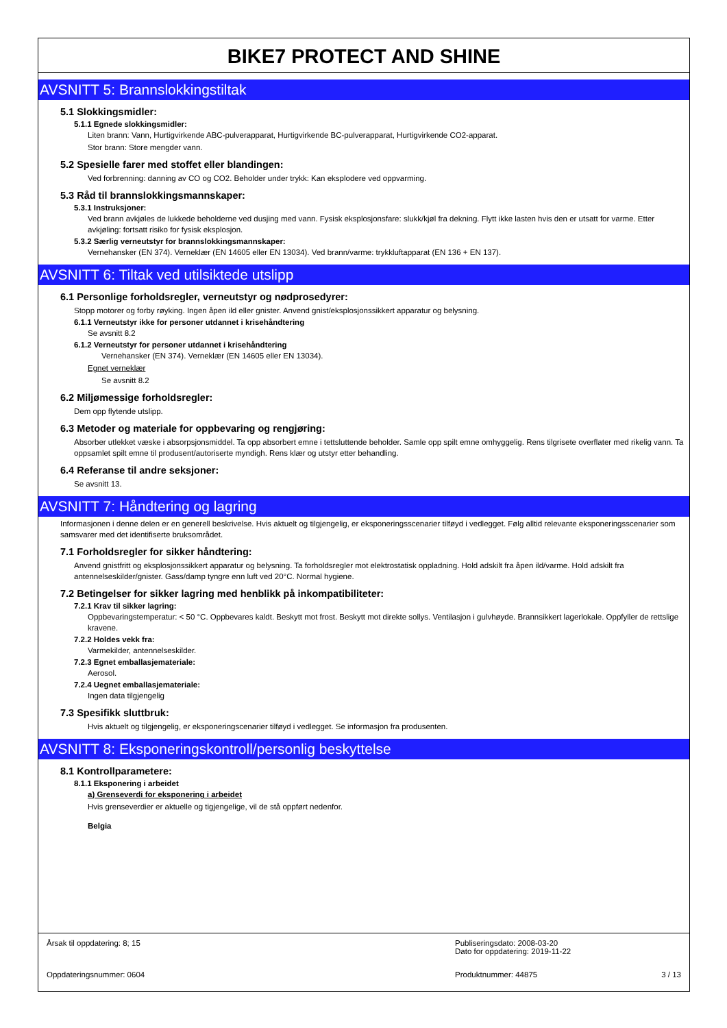BIKE7 PROTECT AND SHINE
AVSNITT 5: Brannslokkingstiltak
5.1 Slokkingsmidler:
5.1.1 Egnede slokkingsmidler:
Liten brann: Vann, Hurtigvirkende ABC-pulverapparat, Hurtigvirkende BC-pulverapparat, Hurtigvirkende CO2-apparat.
Stor brann: Store mengder vann.
5.2 Spesielle farer med stoffet eller blandingen:
Ved forbrenning: danning av CO og CO2. Beholder under trykk: Kan eksplodere ved oppvarming.
5.3 Råd til brannslokkingsmannskaper:
5.3.1 Instruksjoner:
Ved brann avkjøles de lukkede beholderne ved dusjing med vann. Fysisk eksplosjonsfare: slukk/kjøl fra dekning. Flytt ikke lasten hvis den er utsatt for varme. Etter avkjøling: fortsatt risiko for fysisk eksplosjon.
5.3.2 Særlig verneutstyr for brannslokkingsmannskaper:
Vernehansker (EN 374). Verneklær (EN 14605 eller EN 13034). Ved brann/varme: trykkluftapparat (EN 136 + EN 137).
AVSNITT 6: Tiltak ved utilsiktede utslipp
6.1 Personlige forholdsregler, verneutstyr og nødprosedyrer:
Stopp motorer og forby røyking. Ingen åpen ild eller gnister. Anvend gnist/eksplosjonssikkert apparatur og belysning.
6.1.1 Verneutstyr ikke for personer utdannet i krisehåndtering
Se avsnitt 8.2
6.1.2 Verneutstyr for personer utdannet i krisehåndtering
Vernehansker (EN 374). Verneklær (EN 14605 eller EN 13034).
Egnet verneklær
Se avsnitt 8.2
6.2 Miljømessige forholdsregler:
Dem opp flytende utslipp.
6.3 Metoder og materiale for oppbevaring og rengjøring:
Absorber utlekket væske i absorpsjonsmiddel. Ta opp absorbert emne i tettsluttende beholder. Samle opp spilt emne omhyggelig. Rens tilgrisete overflater med rikelig vann. Ta oppsamlet spilt emne til produsent/autoriserte myndigh. Rens klær og utstyr etter behandling.
6.4 Referanse til andre seksjoner:
Se avsnitt 13.
AVSNITT 7: Håndtering og lagring
Informasjonen i denne delen er en generell beskrivelse. Hvis aktuelt og tilgjengelig, er eksponeringsscenarier tilføyd i vedlegget. Følg alltid relevante eksponeringsscenarier som samsvarer med det identifiserte bruksområdet.
7.1 Forholdsregler for sikker håndtering:
Anvend gnistfritt og eksplosjonssikkert apparatur og belysning. Ta forholdsregler mot elektrostatisk oppladning. Hold adskilt fra åpen ild/varme. Hold adskilt fra antennelseskilder/gnister. Gass/damp tyngre enn luft ved 20°C. Normal hygiene.
7.2 Betingelser for sikker lagring med henblikk på inkompatibiliteter:
7.2.1 Krav til sikker lagring:
Oppbevaringstemperatur: < 50 °C. Oppbevares kaldt. Beskytt mot frost. Beskytt mot direkte sollys. Ventilasjon i gulvhøyde. Brannsikkert lagerlokale. Oppfyller de rettslige kravene.
7.2.2 Holdes vekk fra:
Varmekilder, antennelseskilder.
7.2.3 Egnet emballasjemateriale:
Aerosol.
7.2.4 Uegnet emballasjemateriale:
Ingen data tilgjengelig
7.3 Spesifikk sluttbruk:
Hvis aktuelt og tilgjengelig, er eksponeringscenarier tilføyd i vedlegget. Se informasjon fra produsenten.
AVSNITT 8: Eksponeringskontroll/personlig beskyttelse
8.1 Kontrollparametere:
8.1.1 Eksponering i arbeidet
a) Grenseverdi for eksponering i arbeidet
Hvis grenseverdier er aktuelle og tigjengelige, vil de stå oppført nedenfor.
Belgia
Årsak til oppdatering: 8; 15 Publiseringsdato: 2008-03-20
Dato for oppdatering: 2019-11-22
Oppdateringsnummer: 0604 Produktnummer: 44875 3 / 13